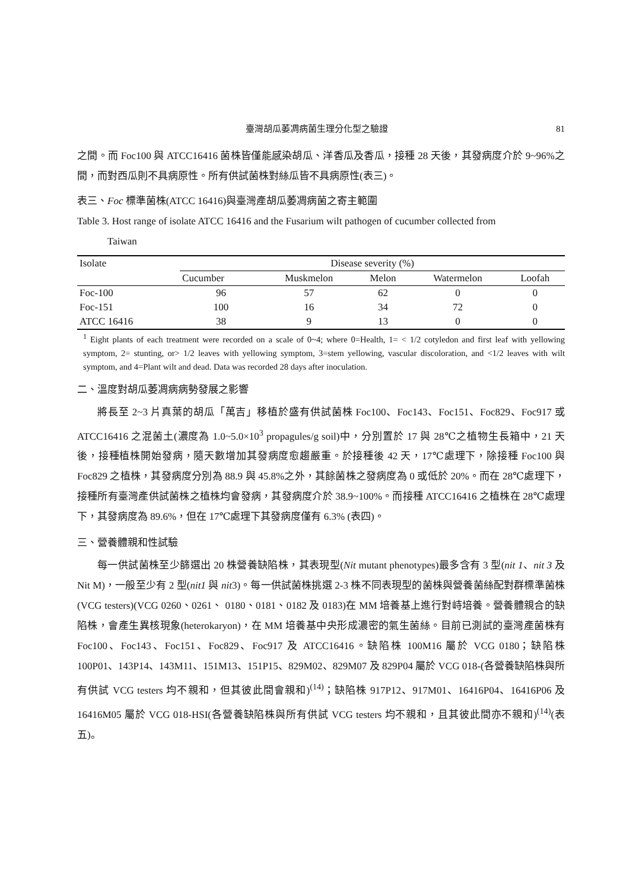臺灣胡瓜萎凋病菌生理分化型之驗證 81
之間。而 Foc100 與 ATCC16416 菌株皆僅能感染胡瓜、洋香瓜及香瓜，接種 28 天後，其發病度介於 9~96%之間，而對西瓜則不具病原性。所有供試菌株對絲瓜皆不具病原性(表三)。
表三、Foc 標準菌株(ATCC 16416)與臺灣產胡瓜萎凋病菌之寄主範圍
Table 3. Host range of isolate ATCC 16416 and the Fusarium wilt pathogen of cucumber collected from
Taiwan
| Isolate | Disease severity (%) | | | | |
| --- | --- | --- | --- | --- | --- |
| | Cucumber | Muskmelon | Melon | Watermelon | Loofah |
| Foc-100 | 96 | 57 | 62 | 0 | 0 |
| Foc-151 | 100 | 16 | 34 | 72 | 0 |
| ATCC 16416 | 38 | 9 | 13 | 0 | 0 |
<sup>1</sup> Eight plants of each treatment were recorded on a scale of 0~4; where 0=Health, 1= < 1/2 cotyledon and first leaf with yellowing symptom, 2= stunting, or> 1/2 leaves with yellowing symptom, 3=stem yellowing, vascular discoloration, and <1/2 leaves with wilt symptom, and 4=Plant wilt and dead. Data was recorded 28 days after inoculation.
二、溫度對胡瓜萎凋病病勢發展之影響
將長至 2~3 片真葉的胡瓜「萬吉」移植於盛有供試菌株 Foc100、Foc143、Foc151、Foc829、Foc917 或 ATCC16416 之混菌土(濃度為 1.0~5.0×10<sup>3</sup> propagules/g soil)中，分別置於 17 與 28℃之植物生長箱中，21 天後，接種植株開始發病，隨天數增加其發病度愈趨嚴重。於接種後 42 天，17℃處理下，除接種 Foc100 與 Foc829 之植株，其發病度分別為 88.9 與 45.8%之外，其餘菌株之發病度為 0 或低於 20%。而在 28℃處理下，接種所有臺灣產供試菌株之植株均會發病，其發病度介於 38.9~100%。而接種 ATCC16416 之植株在 28℃處理下，其發病度為 89.6%，但在 17℃處理下其發病度僅有 6.3% (表四)。
三、營養體親和性試驗
每一供試菌株至少篩選出 20 株營養缺陷株，其表現型(Nit mutant phenotypes)最多含有 3 型(nit 1、nit 3 及 Nit M)，一般至少有 2 型(nit1 與 nit3)。每一供試菌株挑選 2-3 株不同表現型的菌株與營養菌絲配對群標準菌株(VCG testers)(VCG 0260、0261、 0180、0181、0182 及 0183)在 MM 培養基上進行對峙培養。營養體親合的缺陷株，會產生異核現象(heterokaryon)，在 MM 培養基中央形成濃密的氣生菌絲。目前已測試的臺灣產菌株有 Foc100、Foc143、Foc151、Foc829、Foc917 及 ATCC16416。缺陷株 100M16 屬於 VCG 0180；缺陷株 100P01、143P14、143M11、151M13、151P15、829M02、829M07 及 829P04 屬於 VCG 018-(各營養缺陷株與所有供試 VCG testers 均不親和，但其彼此間會親和)<sup>(14)</sup>；缺陷株 917P12、917M01、16416P04、16416P06 及 16416M05 屬於 VCG 018-HSI(各營養缺陷株與所有供試 VCG testers 均不親和，且其彼此間亦不親和)<sup>(14)</sup>(表五)。